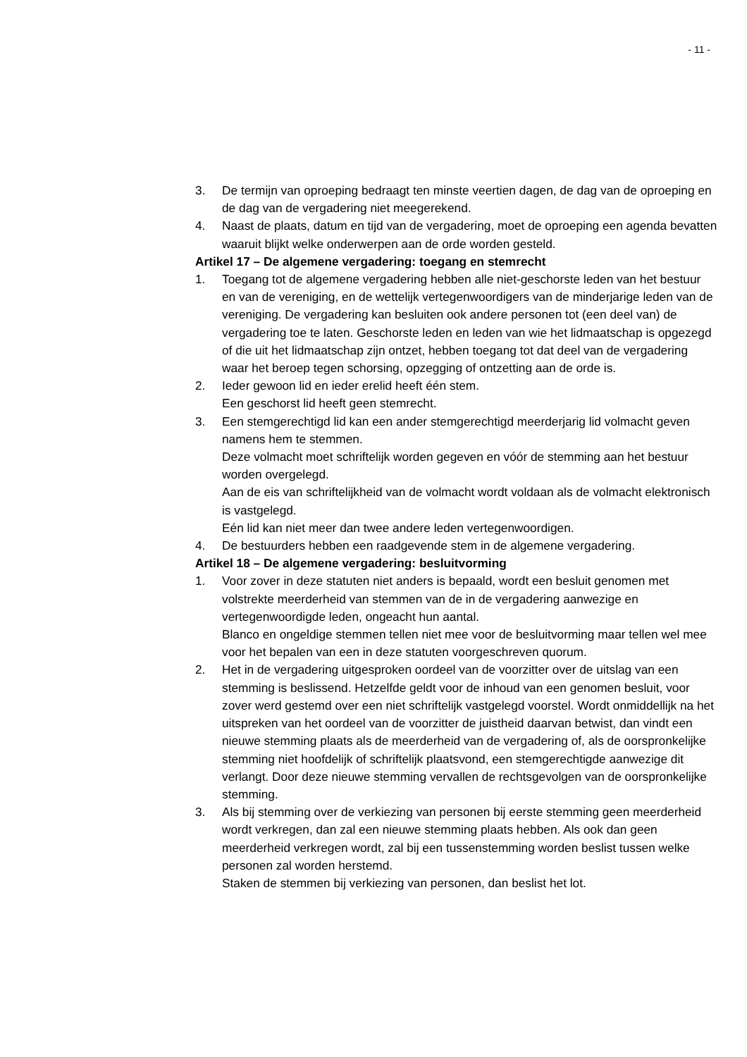- 11 -
3. De termijn van oproeping bedraagt ten minste veertien dagen, de dag van de oproeping en de dag van de vergadering niet meegerekend.
4. Naast de plaats, datum en tijd van de vergadering, moet de oproeping een agenda bevatten waaruit blijkt welke onderwerpen aan de orde worden gesteld.
Artikel 17 – De algemene vergadering: toegang en stemrecht
1. Toegang tot de algemene vergadering hebben alle niet-geschorste leden van het bestuur en van de vereniging, en de wettelijk vertegenwoordigers van de minderjarige leden van de vereniging. De vergadering kan besluiten ook andere personen tot (een deel van) de vergadering toe te laten. Geschorste leden en leden van wie het lidmaatschap is opgezegd of die uit het lidmaatschap zijn ontzet, hebben toegang tot dat deel van de vergadering waar het beroep tegen schorsing, opzegging of ontzetting aan de orde is.
2. Ieder gewoon lid en ieder erelid heeft één stem.
Een geschorst lid heeft geen stemrecht.
3. Een stemgerechtigd lid kan een ander stemgerechtigd meerderjarig lid volmacht geven namens hem te stemmen.
Deze volmacht moet schriftelijk worden gegeven en vóór de stemming aan het bestuur worden overgelegd.
Aan de eis van schriftelijkheid van de volmacht wordt voldaan als de volmacht elektronisch is vastgelegd.
Eén lid kan niet meer dan twee andere leden vertegenwoordigen.
4. De bestuurders hebben een raadgevende stem in de algemene vergadering.
Artikel 18 – De algemene vergadering: besluitvorming
1. Voor zover in deze statuten niet anders is bepaald, wordt een besluit genomen met volstrekte meerderheid van stemmen van de in de vergadering aanwezige en vertegenwoordigde leden, ongeacht hun aantal.
Blanco en ongeldige stemmen tellen niet mee voor de besluitvorming maar tellen wel mee voor het bepalen van een in deze statuten voorgeschreven quorum.
2. Het in de vergadering uitgesproken oordeel van de voorzitter over de uitslag van een stemming is beslissend. Hetzelfde geldt voor de inhoud van een genomen besluit, voor zover werd gestemd over een niet schriftelijk vastgelegd voorstel. Wordt onmiddellijk na het uitspreken van het oordeel van de voorzitter de juistheid daarvan betwist, dan vindt een nieuwe stemming plaats als de meerderheid van de vergadering of, als de oorspronkelijke stemming niet hoofdelijk of schriftelijk plaatsvond, een stemgerechtigde aanwezige dit verlangt. Door deze nieuwe stemming vervallen de rechtsgevolgen van de oorspronkelijke stemming.
3. Als bij stemming over de verkiezing van personen bij eerste stemming geen meerderheid wordt verkregen, dan zal een nieuwe stemming plaats hebben. Als ook dan geen meerderheid verkregen wordt, zal bij een tussenstemming worden beslist tussen welke personen zal worden herstemd.
Staken de stemmen bij verkiezing van personen, dan beslist het lot.